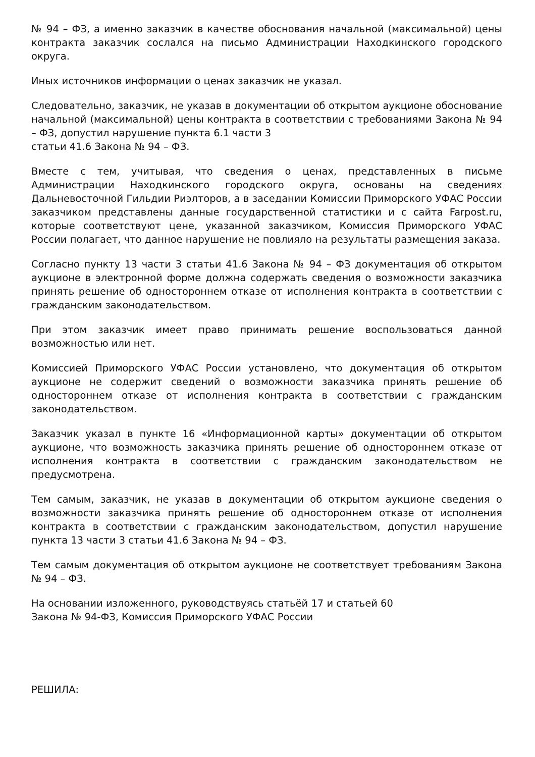№ 94 – ФЗ, а именно заказчик в качестве обоснования начальной (максимальной) цены контракта заказчик сослался на письмо Администрации Находкинского городского округа.
Иных источников информации о ценах заказчик не указал.
Следовательно, заказчик, не указав в документации об открытом аукционе обоснование начальной (максимальной) цены контракта в соответствии с требованиями Закона № 94 – ФЗ, допустил нарушение пункта 6.1 части 3
статьи 41.6 Закона № 94 – ФЗ.
Вместе с тем, учитывая, что сведения о ценах, представленных в письме Администрации Находкинского городского округа, основаны на сведениях Дальневосточной Гильдии Риэлторов, а в заседании Комиссии Приморского УФАС России заказчиком представлены данные государственной статистики и с сайта Farpost.ru, которые соответствуют цене, указанной заказчиком, Комиссия Приморского УФАС России полагает, что данное нарушение не повлияло на результаты размещения заказа.
Согласно пункту 13 части 3 статьи 41.6 Закона № 94 – ФЗ документация об открытом аукционе в электронной форме должна содержать сведения о возможности заказчика принять решение об одностороннем отказе от исполнения контракта в соответствии с гражданским законодательством.
При этом заказчик имеет право принимать решение воспользоваться данной возможностью или нет.
Комиссией Приморского УФАС России установлено, что документация об открытом аукционе не содержит сведений о возможности заказчика принять решение об одностороннем отказе от исполнения контракта в соответствии с гражданским законодательством.
Заказчик указал в пункте 16 «Информационной карты» документации об открытом аукционе, что возможность заказчика принять решение об одностороннем отказе от исполнения контракта в соответствии с гражданским законодательством не предусмотрена.
Тем самым, заказчик, не указав в документации об открытом аукционе сведения о возможности заказчика принять решение об одностороннем отказе от исполнения контракта в соответствии с гражданским законодательством, допустил нарушение пункта 13 части 3 статьи 41.6 Закона № 94 – ФЗ.
Тем самым документация об открытом аукционе не соответствует требованиям Закона № 94 – ФЗ.
На основании изложенного, руководствуясь статьёй 17 и статьей 60
Закона № 94-ФЗ, Комиссия Приморского УФАС России
РЕШИЛА: